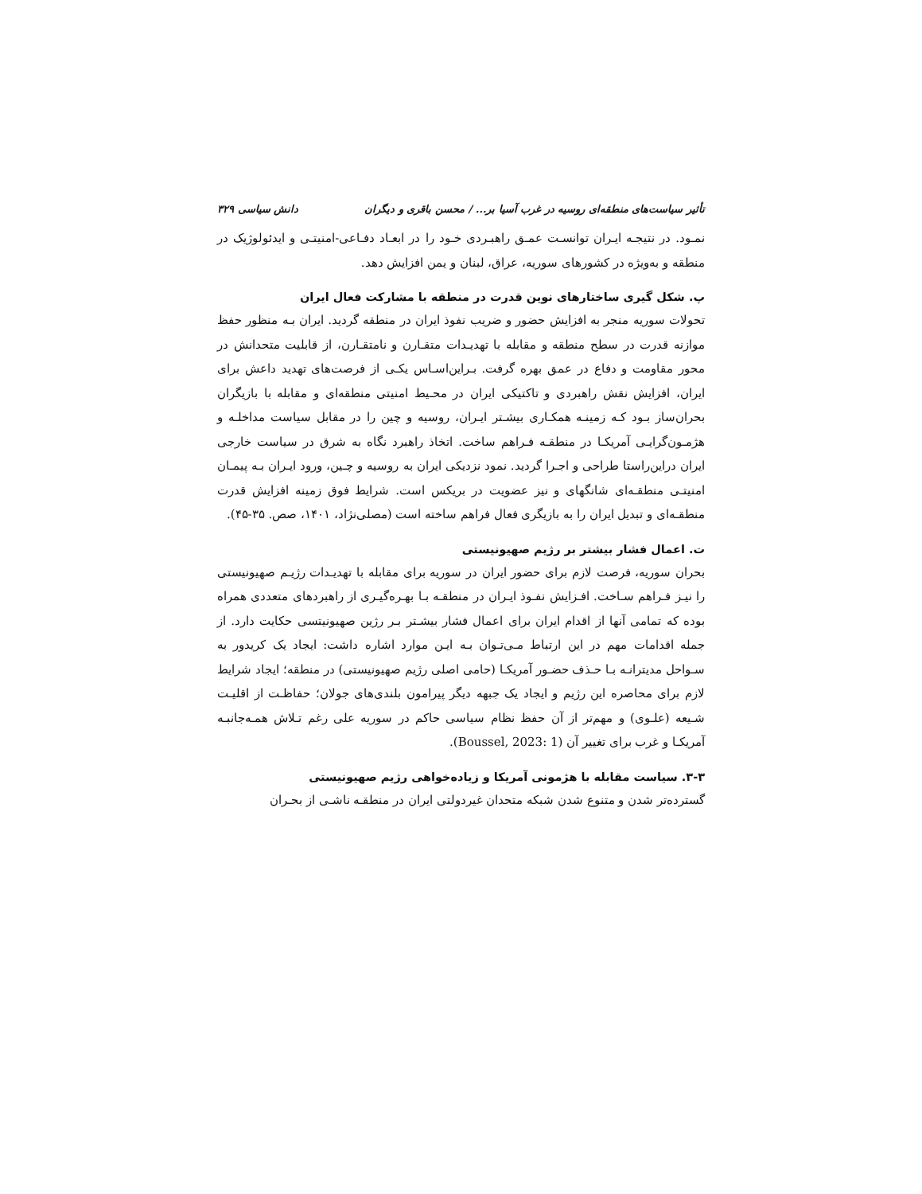تأثیر سیاست‌های منطقه‌ای روسیه در غرب آسیا بر... / محسن باقری و دیگران دانش سیاسی ۳۲۹
نمـود. در نتیجـه ایـران توانسـت عمـق راهبـردی خـود را در ابعـاد دفـاعی-امنیتـی و ایدئولوژیک در منطقه و به‌ویژه در کشورهای سوریه، عراق، لبنان و یمن افزایش دهد.
پ. شکل گیری ساختارهای نوین قدرت در منطقه با مشارکت فعال ایران
تحولات سوریه منجر به افزایش حضور و ضریب نفوذ ایران در منطقه گردید. ایران بـه منظور حفظ موازنه قدرت در سطح منطقه و مقابله با تهدیـدات متقـارن و نامتقـارن، از قابلیت متحدانش در محور مقاومت و دفاع در عمق بهره گرفت. بـراین‌اسـاس یکـی از فرصت‌های تهدید داعش برای ایران، افزایش نقش راهبردی و تاکتیکی ایران در محـیط امنیتی منطقه‌ای و مقابله با بازیگران بحران‌ساز بـود کـه زمینـه همکـاری بیشـتر ایـران، روسیه و چین را در مقابل سیاست مداخلـه و هژمـون‌گرایـی آمریکـا در منطقـه فـراهم ساخت. اتخاذ راهبرد نگاه به شرق در سیاست خارجی ایران دراین‌راستا طراحی و اجـرا گردید. نمود نزدیکی ایران به روسیه و چـین، ورود ایـران بـه پیمـان امنیتـی منطقـه‌ای شانگهای و نیز عضویت در بریکس است. شرایط فوق زمینه افزایش قدرت منطقـه‌ای و تبدیل ایران را به بازیگری فعال فراهم ساخته است (مصلی‌نژاد، ۱۴۰۱، صص. ۳۵-۴۵).
ت. اعمال فشار بیشتر بر رژیم صهیونیستی
بحران سوریه، فرصت لازم برای حضور ایران در سوریه برای مقابله با تهدیـدات رژیـم صهیونیستی را نیـز فـراهم سـاخت. افـزایش نفـوذ ایـران در منطقـه بـا بهـره‌گیـری از راهبردهای متعددی همراه بوده که تمامی آنها از اقدام ایران برای اعمال فشار بیشـتر بـر رژین صهیونیتسی حکایت دارد. از جمله اقدامات مهم در این ارتباط مـی‌تـوان بـه ایـن موارد اشاره داشت: ایجاد یک کریدور به سـواحل مدیترانـه بـا حـذف حضـور آمریکـا (حامی اصلی رژیم صهیونیستی) در منطقه؛ ایجاد شرایط لازم برای محاصره این رژیم و ایجاد یک جبهه دیگر پیرامون بلندی‌های جولان؛ حفاظـت از اقلیـت شـیعه (علـوی) و مهم‌تر از آن حفظ نظام سیاسی حاکم در سوریه علی رغم تـلاش همـه‌جانبـه آمریکـا و غرب برای تغییر آن (Boussel, 2023: 1).
۳-۳. سیاست مقابله با هژمونی آمریکا و زیاده‌خواهی رژیم صهیونیستی
گسترده‌تر شدن و متنوع شدن شبکه متحدان غیردولتی ایران در منطقـه ناشـی از بحـران